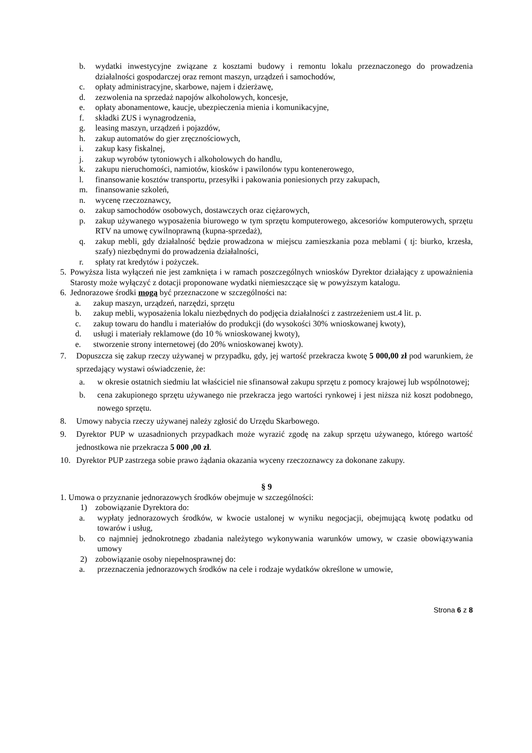b. wydatki inwestycyjne związane z kosztami budowy i remontu lokalu przeznaczonego do prowadzenia działalności gospodarczej oraz remont maszyn, urządzeń i samochodów,
c. opłaty administracyjne, skarbowe, najem i dzierżawę,
d. zezwolenia na sprzedaż napojów alkoholowych, koncesje,
e. opłaty abonamentowe, kaucje, ubezpieczenia mienia i komunikacyjne,
f. składki ZUS i wynagrodzenia,
g. leasing maszyn, urządzeń i pojazdów,
h. zakup automatów do gier zręcznościowych,
i. zakup kasy fiskalnej,
j. zakup wyrobów tytoniowych i alkoholowych do handlu,
k. zakupu nieruchomości, namiotów, kiosków i pawilonów typu kontenerowego,
l. finansowanie kosztów transportu, przesyłki i pakowania poniesionych przy zakupach,
m. finansowanie szkoleń,
n. wycenę rzeczoznawcy,
o. zakup samochodów osobowych, dostawczych oraz ciężarowych,
p. zakup używanego wyposażenia biurowego w tym sprzętu komputerowego, akcesoriów komputerowych, sprzętu RTV na umowę cywilnoprawną (kupna-sprzedaż),
q. zakup mebli, gdy działalność będzie prowadzona w miejscu zamieszkania poza meblami ( tj: biurko, krzesła, szafy) niezbędnymi do prowadzenia działalności,
r. spłaty rat kredytów i pożyczek.
5. Powyższa lista wyłączeń nie jest zamknięta i w ramach poszczególnych wniosków Dyrektor działający z upoważnienia Starosty może wyłączyć z dotacji proponowane wydatki niemieszczące się w powyższym katalogu.
6. Jednorazowe środki mogą być przeznaczone w szczególności na:
a. zakup maszyn, urządzeń, narzędzi, sprzętu
b. zakup mebli, wyposażenia lokalu niezbędnych do podjęcia działalności z zastrzeżeniem ust.4 lit. p.
c. zakup towaru do handlu i materiałów do produkcji (do wysokości 30% wnioskowanej kwoty),
d. usługi i materiały reklamowe (do 10 % wnioskowanej kwoty),
e. stworzenie strony internetowej (do 20% wnioskowanej kwoty).
7. Dopuszcza się zakup rzeczy używanej w przypadku, gdy, jej wartość przekracza kwotę 5 000,00 zł pod warunkiem, że sprzedający wystawi oświadczenie, że:
a. w okresie ostatnich siedmiu lat właściciel nie sfinansował zakupu sprzętu z pomocy krajowej lub wspólnotowej;
b. cena zakupionego sprzętu używanego nie przekracza jego wartości rynkowej i jest niższa niż koszt podobnego, nowego sprzętu.
8. Umowy nabycia rzeczy używanej należy zgłosić do Urzędu Skarbowego.
9. Dyrektor PUP w uzasadnionych przypadkach może wyrazić zgodę na zakup sprzętu używanego, którego wartość jednostkowa nie przekracza 5 000 ,00 zł.
10. Dyrektor PUP zastrzega sobie prawo żądania okazania wyceny rzeczoznawcy za dokonane zakupy.
§ 9
1. Umowa o przyznanie jednorazowych środków obejmuje w szczególności:
1) zobowiązanie Dyrektora do:
a. wypłaty jednorazowych środków, w kwocie ustalonej w wyniku negocjacji, obejmującą kwotę podatku od towarów i usług,
b. co najmniej jednokrotnego zbadania należytego wykonywania warunków umowy, w czasie obowiązywania umowy
2) zobowiązanie osoby niepełnosprawnej do:
a. przeznaczenia jednorazowych środków na cele i rodzaje wydatków określone w umowie,
Strona 6 z 8